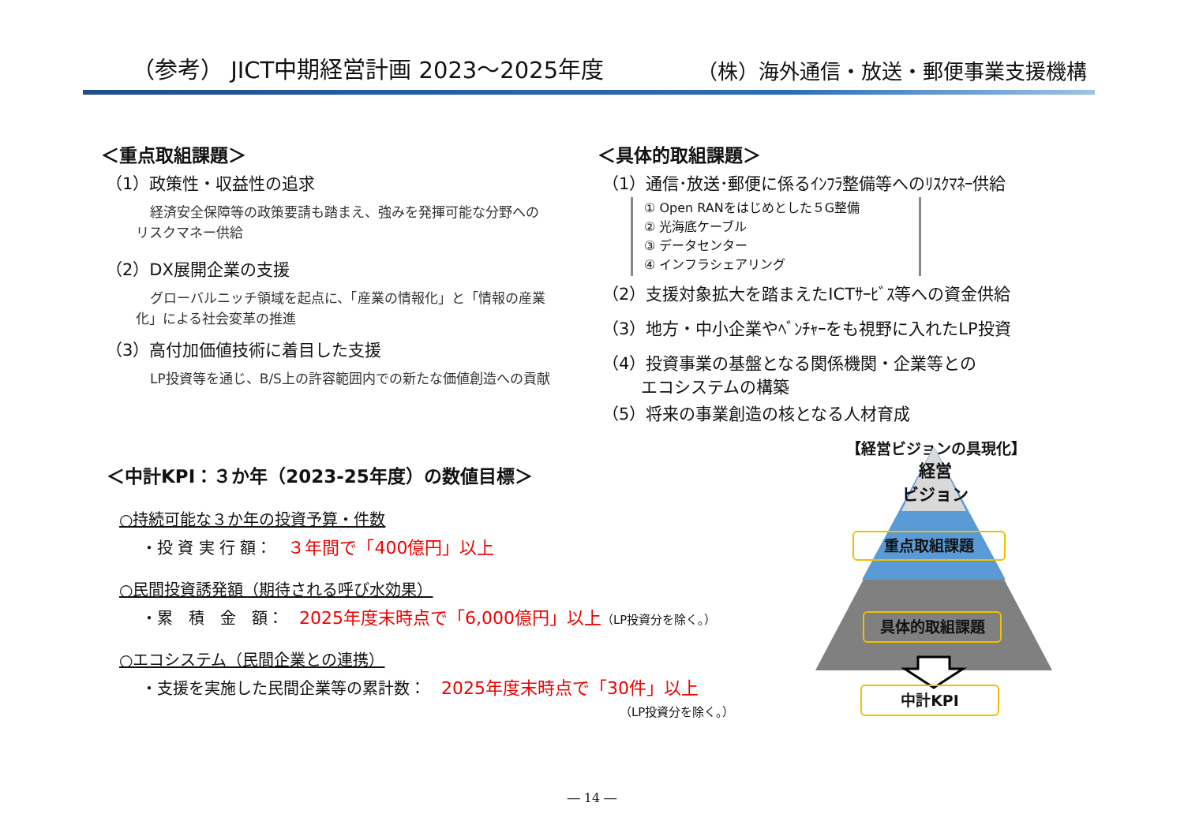（参考） JICT中期経営計画 2023～2025年度
（株）海外通信・放送・郵便事業支援機構
＜重点取組課題＞
（1）政策性・収益性の追求
経済安全保障等の政策要請も踏まえ、強みを発揮可能な分野へのリスクマネー供給
（2）DX展開企業の支援
グローバルニッチ領域を起点に、「産業の情報化」と「情報の産業化」による社会変革の推進
（3）高付加価値技術に着目した支援
LP投資等を通じ、B/S上の許容範囲内での新たな価値創造への貢献
＜具体的取組課題＞
（1）通信･放送･郵便に係るｲﾝﾌﾗ整備等へのﾘｽｸﾏﾈｰ供給
① Open RANをはじめとした５G整備
② 光海底ケーブル
③ データセンター
④ インフラシェアリング
（2）支援対象拡大を踏まえたICTｻｰﾋﾞｽ等への資金供給
（3）地方・中小企業やﾍﾞﾝﾁｬｰをも視野に入れたLP投資
（4）投資事業の基盤となる関係機関・企業等との
　　 エコシステムの構築
（5）将来の事業創造の核となる人材育成
【経営ビジョンの具現化】
＜中計KPI：３か年（2023-25年度）の数値目標＞
○持続可能な３か年の投資予算・件数
・投 資 実 行 額：　３年間で「400億円」以上
○民間投資誘発額（期待される呼び水効果）
・累　積　金　額：　2025年度末時点で「6,000億円」以上（LP投資分を除く。）
○エコシステム（民間企業との連携）
・支援を実施した民間企業等の累計数：　2025年度末時点で「30件」以上
（LP投資分を除く。）
経営
ビジョン
重点取組課題
具体的取組課題
中計KPI
― 14 ―